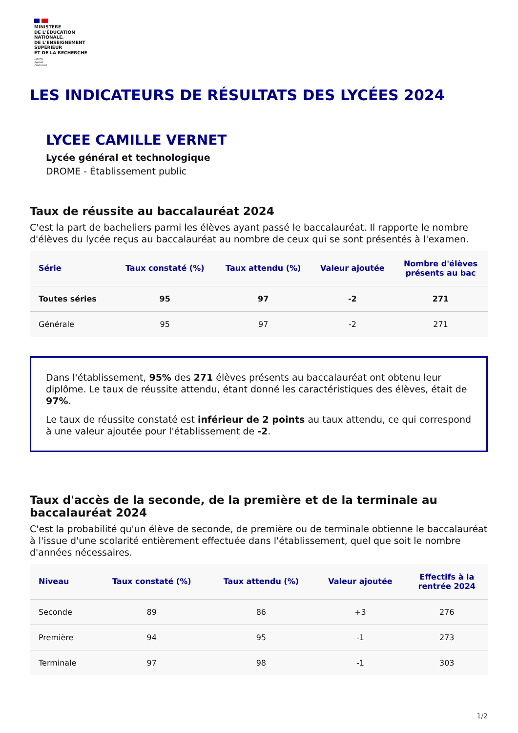MINISTÈRE
DE L'ÉDUCATION
NATIONALE,
DE L'ENSEIGNEMENT
SUPÉRIEUR
ET DE LA RECHERCHE
Liberté
Égalité
Fraternité
LES INDICATEURS DE RÉSULTATS DES LYCÉES 2024
LYCEE CAMILLE VERNET
Lycée général et technologique
DROME - Établissement public
Taux de réussite au baccalauréat 2024
C'est la part de bacheliers parmi les élèves ayant passé le baccalauréat. Il rapporte le nombre d'élèves du lycée reçus au baccalauréat au nombre de ceux qui se sont présentés à l'examen.
| Série | Taux constaté (%) | Taux attendu (%) | Valeur ajoutée | Nombre d'élèves présents au bac |
| --- | --- | --- | --- | --- |
| Toutes séries | 95 | 97 | -2 | 271 |
| Générale | 95 | 97 | -2 | 271 |
Dans l'établissement, 95% des 271 élèves présents au baccalauréat ont obtenu leur diplôme. Le taux de réussite attendu, étant donné les caractéristiques des élèves, était de 97%.
Le taux de réussite constaté est inférieur de 2 points au taux attendu, ce qui correspond à une valeur ajoutée pour l'établissement de -2.
Taux d'accès de la seconde, de la première et de la terminale au baccalauréat 2024
C'est la probabilité qu'un élève de seconde, de première ou de terminale obtienne le baccalauréat à l'issue d'une scolarité entièrement effectuée dans l'établissement, quel que soit le nombre d'années nécessaires.
| Niveau | Taux constaté (%) | Taux attendu (%) | Valeur ajoutée | Effectifs à la rentrée 2024 |
| --- | --- | --- | --- | --- |
| Seconde | 89 | 86 | +3 | 276 |
| Première | 94 | 95 | -1 | 273 |
| Terminale | 97 | 98 | -1 | 303 |
1/2